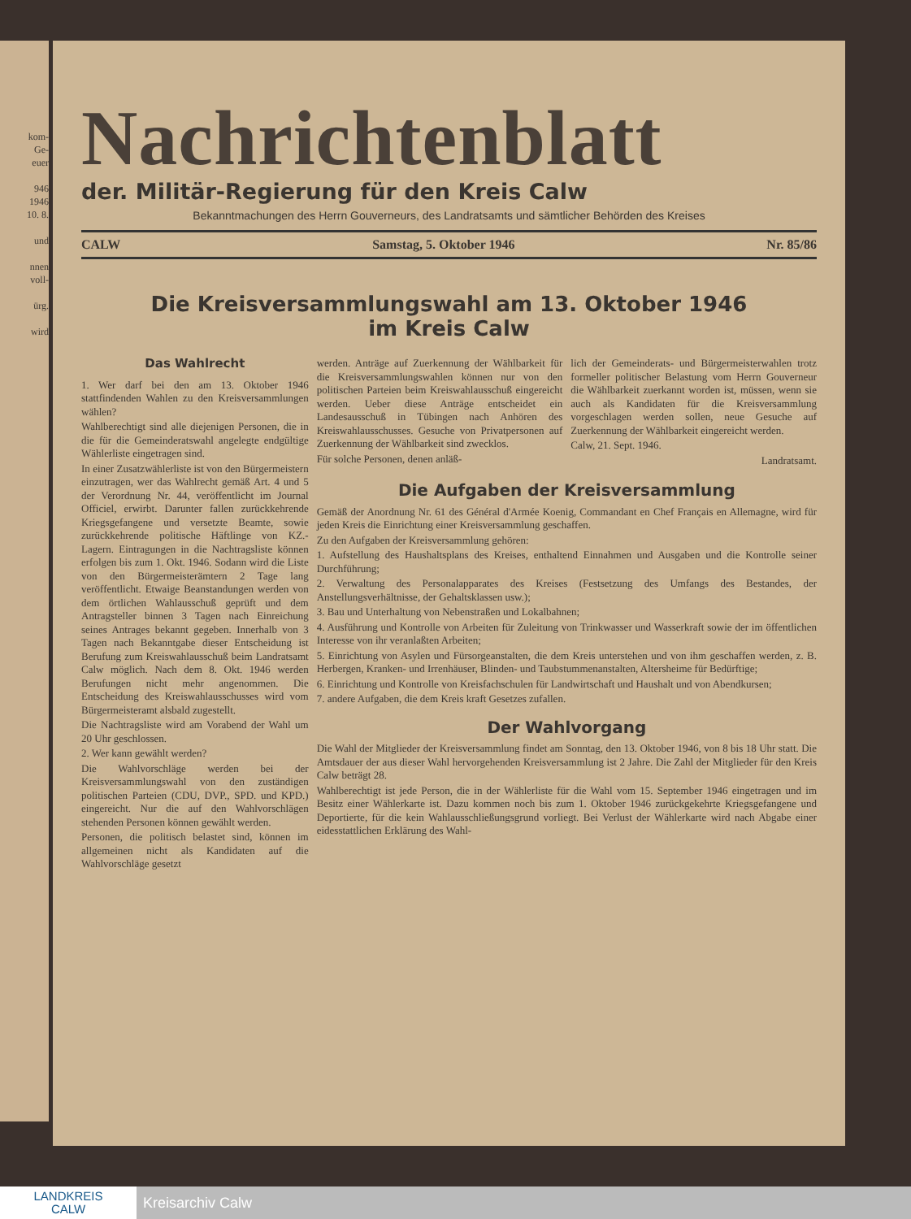kom-
Ge-
euer
946
1946
10. 8.
und
nnen
voll-
ürg.
wird
Nachrichtenblatt
der. Militär-Regierung für den Kreis Calw
Bekanntmachungen des Herrn Gouverneurs, des Landratsamts und sämtlicher Behörden des Kreises
CALW Samstag, 5. Oktober 1946 Nr. 85/86
Die Kreisversammlungswahl am 13. Oktober 1946
im Kreis Calw
Das Wahlrecht
1. Wer darf bei den am 13. Oktober 1946 stattfindenden Wahlen zu den Kreisversammlungen wählen?
Wahlberechtigt sind alle diejenigen Personen, die in die für die Gemeinderatswahl angelegte endgültige Wählerliste eingetragen sind.
In einer Zusatzwählerliste ist von den Bürgermeistern einzutragen, wer das Wahlrecht gemäß Art. 4 und 5 der Verordnung Nr. 44, veröffentlicht im Journal Officiel, erwirbt. Darunter fallen zurückkehrende Kriegsgefangene und versetzte Beamte, sowie zurückkehrende politische Häftlinge von KZ.-Lagern. Eintragungen in die Nachtragsliste können erfolgen bis zum 1. Okt. 1946. Sodann wird die Liste von den Bürgermeisterämtern 2 Tage lang veröffentlicht. Etwaige Beanstandungen werden von dem örtlichen Wahlausschuß geprüft und dem Antragsteller binnen 3 Tagen nach Einreichung seines Antrages bekannt gegeben. Innerhalb von 3 Tagen nach Bekanntgabe dieser Entscheidung ist Berufung zum Kreiswahlausschuß beim Landratsamt Calw möglich. Nach dem 8. Okt. 1946 werden Berufungen nicht mehr angenommen. Die Entscheidung des Kreiswahlausschusses wird vom Bürgermeisteramt alsbald zugestellt.
Die Nachtragsliste wird am Vorabend der Wahl um 20 Uhr geschlossen.
2. Wer kann gewählt werden?
Die Wahlvorschläge werden bei der Kreisversammlungswahl von den zuständigen politischen Parteien (CDU, DVP., SPD. und KPD.) eingereicht. Nur die auf den Wahlvorschlägen stehenden Personen können gewählt werden.
Personen, die politisch belastet sind, können im allgemeinen nicht als Kandidaten auf die Wahlvorschläge gesetzt
werden. Anträge auf Zuerkennung der Wählbarkeit für die Kreisversammlungswahlen können nur von den politischen Parteien beim Kreiswahlausschuß eingereicht werden. Ueber diese Anträge entscheidet ein Landesausschuß in Tübingen nach Anhören des Kreiswahlausschusses. Gesuche von Privatpersonen auf Zuerkennung der Wählbarkeit sind zwecklos.
Für solche Personen, denen anläß-
lich der Gemeinderats- und Bürgermeisterwahlen trotz formeller politischer Belastung vom Herrn Gouverneur die Wählbarkeit zuerkannt worden ist, müssen, wenn sie auch als Kandidaten für die Kreisversammlung vorgeschlagen werden sollen, neue Gesuche auf Zuerkennung der Wählbarkeit eingereicht werden.
Calw, 21. Sept. 1946.
Landratsamt.
Die Aufgaben der Kreisversammlung
Gemäß der Anordnung Nr. 61 des Général d'Armée Koenig, Commandant en Chef Français en Allemagne, wird für jeden Kreis die Einrichtung einer Kreisversammlung geschaffen.
Zu den Aufgaben der Kreisversammlung gehören:
1. Aufstellung des Haushaltsplans des Kreises, enthaltend Einnahmen und Ausgaben und die Kontrolle seiner Durchführung;
2. Verwaltung des Personalapparates des Kreises (Festsetzung des Umfangs des Bestandes, der Anstellungsverhältnisse, der Gehaltsklassen usw.);
3. Bau und Unterhaltung von Nebenstraßen und Lokalbahnen;
4. Ausführung und Kontrolle von Arbeiten für Zuleitung von Trinkwasser und Wasserkraft sowie der im öffentlichen Interesse von ihr veranlaßten Arbeiten;
5. Einrichtung von Asylen und Fürsorgeanstalten, die dem Kreis unterstehen und von ihm geschaffen werden, z. B. Herbergen, Kranken- und Irrenhäuser, Blinden- und Taubstummenanstalten, Altersheime für Bedürftige;
6. Einrichtung und Kontrolle von Kreisfachschulen für Landwirtschaft und Haushalt und von Abendkursen;
7. andere Aufgaben, die dem Kreis kraft Gesetzes zufallen.
Der Wahlvorgang
Die Wahl der Mitglieder der Kreisversammlung findet am Sonntag, den 13. Oktober 1946, von 8 bis 18 Uhr statt. Die Amtsdauer der aus dieser Wahl hervorgehenden Kreisversammlung ist 2 Jahre. Die Zahl der Mitglieder für den Kreis Calw beträgt 28.
Wahlberechtigt ist jede Person, die in der Wählerliste für die Wahl vom 15. September 1946 eingetragen und im Besitz einer Wählerkarte ist. Dazu kommen noch bis zum 1. Oktober 1946 zurückgekehrte Kriegsgefangene und Deportierte, für die kein Wahlausschließungsgrund vorliegt. Bei Verlust der Wählerkarte wird nach Abgabe einer eidesstattlichen Erklärung des Wahl-
LANDKREIS
CALW
Kreisarchiv Calw